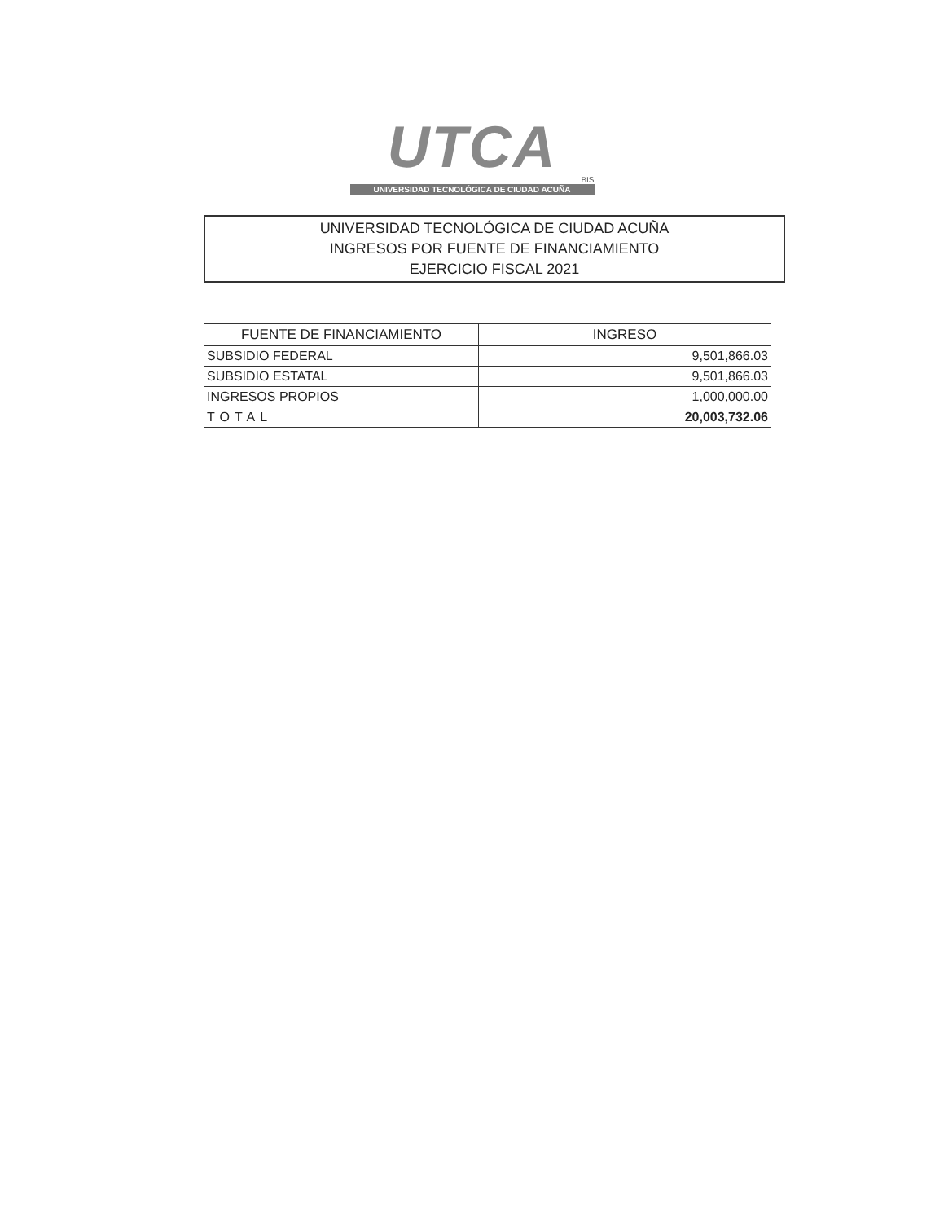UTCA
BIS
UNIVERSIDAD TECNOLÓGICA DE CIUDAD ACUÑA
UNIVERSIDAD TECNOLÓGICA DE CIUDAD ACUÑA
INGRESOS POR FUENTE DE FINANCIAMIENTO
EJERCICIO FISCAL 2021
| FUENTE DE FINANCIAMIENTO | INGRESO |
| --- | --- |
| SUBSIDIO FEDERAL | 9,501,866.03 |
| SUBSIDIO ESTATAL | 9,501,866.03 |
| INGRESOS PROPIOS | 1,000,000.00 |
| TOTAL | 20,003,732.06 |